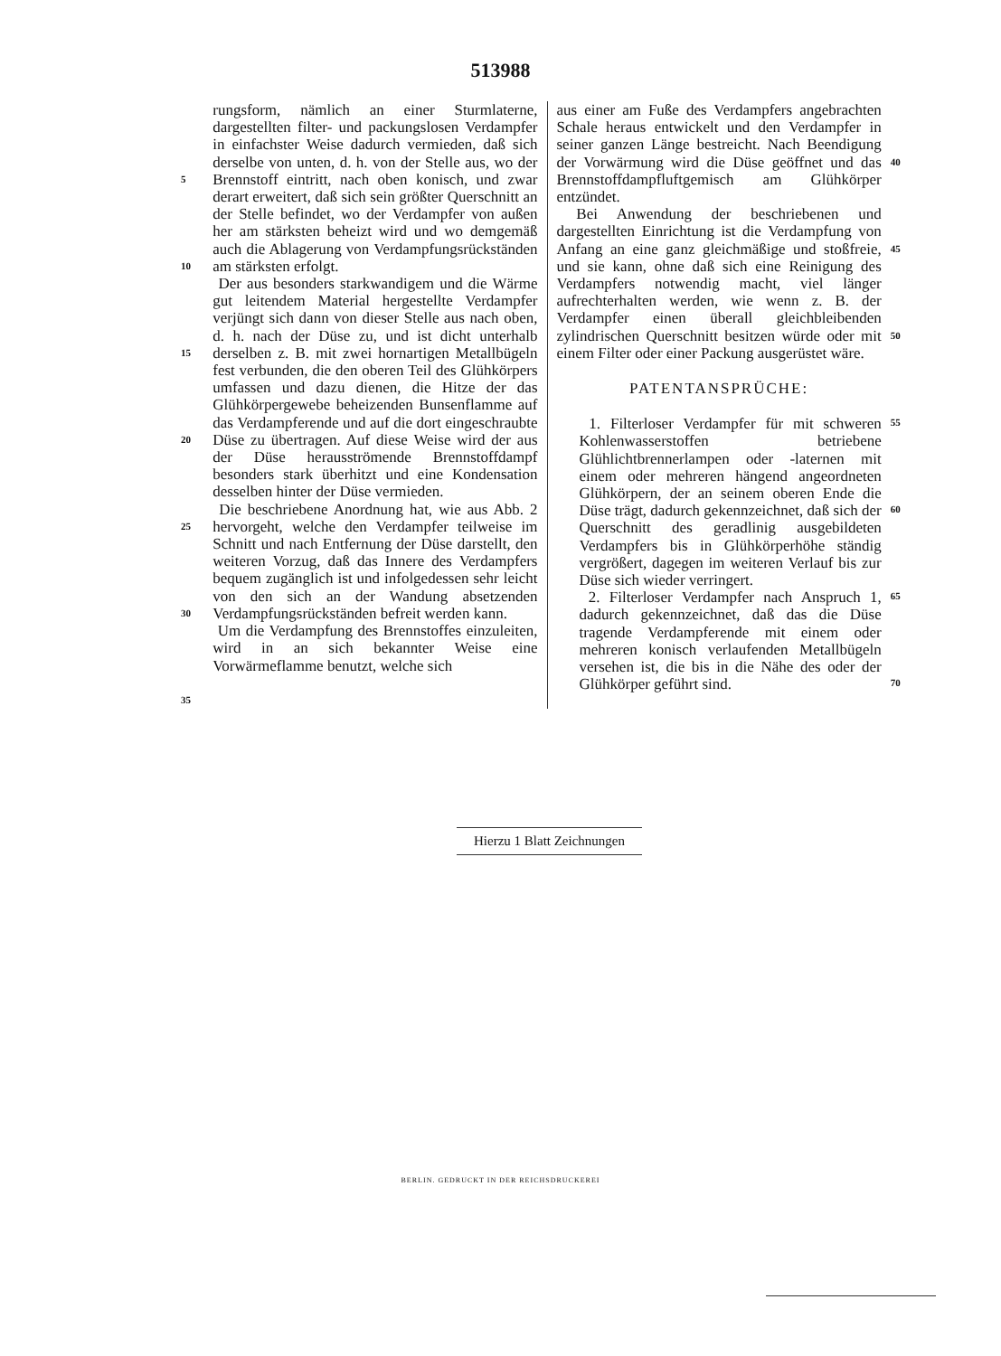513988
5
10
15
20
25
30
35
rungsform, nämlich an einer Sturmlaterne, dargestellten filter- und packungslosen Verdampfer in einfachster Weise dadurch vermieden, daß sich derselbe von unten, d. h. von der Stelle aus, wo der Brennstoff eintritt, nach oben konisch, und zwar derart erweitert, daß sich sein größter Querschnitt an der Stelle befindet, wo der Verdampfer von außen her am stärksten beheizt wird und wo demgemäß auch die Ablagerung von Verdampfungsrückständen am stärksten erfolgt.
Der aus besonders starkwandigem und die Wärme gut leitendem Material hergestellte Verdampfer verjüngt sich dann von dieser Stelle aus nach oben, d. h. nach der Düse zu, und ist dicht unterhalb derselben z. B. mit zwei hornartigen Metallbügeln fest verbunden, die den oberen Teil des Glühkörpers umfassen und dazu dienen, die Hitze der das Glühkörpergewebe beheizenden Bunsenflamme auf das Verdampferende und auf die dort eingeschraubte Düse zu übertragen. Auf diese Weise wird der aus der Düse herausströmende Brennstoffdampf besonders stark überhitzt und eine Kondensation desselben hinter der Düse vermieden.
Die beschriebene Anordnung hat, wie aus Abb. 2 hervorgeht, welche den Verdampfer teilweise im Schnitt und nach Entfernung der Düse darstellt, den weiteren Vorzug, daß das Innere des Verdampfers bequem zugänglich ist und infolgedessen sehr leicht von den sich an der Wandung absetzenden Verdampfungsrückständen befreit werden kann.
Um die Verdampfung des Brennstoffes einzuleiten, wird in an sich bekannter Weise eine Vorwärmeflamme benutzt, welche sich
aus einer am Fuße des Verdampfers angebrachten Schale heraus entwickelt und den Verdampfer in seiner ganzen Länge bestreicht. Nach Beendigung der Vorwärmung wird die Düse geöffnet und das Brennstoffdampfluftgemisch am Glühkörper entzündet.
Bei Anwendung der beschriebenen und dargestellten Einrichtung ist die Verdampfung von Anfang an eine ganz gleichmäßige und stoßfreie, und sie kann, ohne daß sich eine Reinigung des Verdampfers notwendig macht, viel länger aufrechterhalten werden, wie wenn z. B. der Verdampfer einen überall gleichbleibenden zylindrischen Querschnitt besitzen würde oder mit einem Filter oder einer Packung ausgerüstet wäre.
PATENTANSPRÜCHE:
1. Filterloser Verdampfer für mit schweren Kohlenwasserstoffen betriebene Glühlichtbrennerlampen oder -laternen mit einem oder mehreren hängend angeordneten Glühkörpern, der an seinem oberen Ende die Düse trägt, dadurch gekennzeichnet, daß sich der Querschnitt des geradlinig ausgebildeten Verdampfers bis in Glühkörperhöhe ständig vergrößert, dagegen im weiteren Verlauf bis zur Düse sich wieder verringert.
2. Filterloser Verdampfer nach Anspruch 1, dadurch gekennzeichnet, daß das die Düse tragende Verdampferende mit einem oder mehreren konisch verlaufenden Metallbügeln versehen ist, die bis in die Nähe des oder der Glühkörper geführt sind.
40
45
50
55
60
65
70
Hierzu 1 Blatt Zeichnungen
BERLIN. GEDRUCKT IN DER REICHSDRUCKEREI